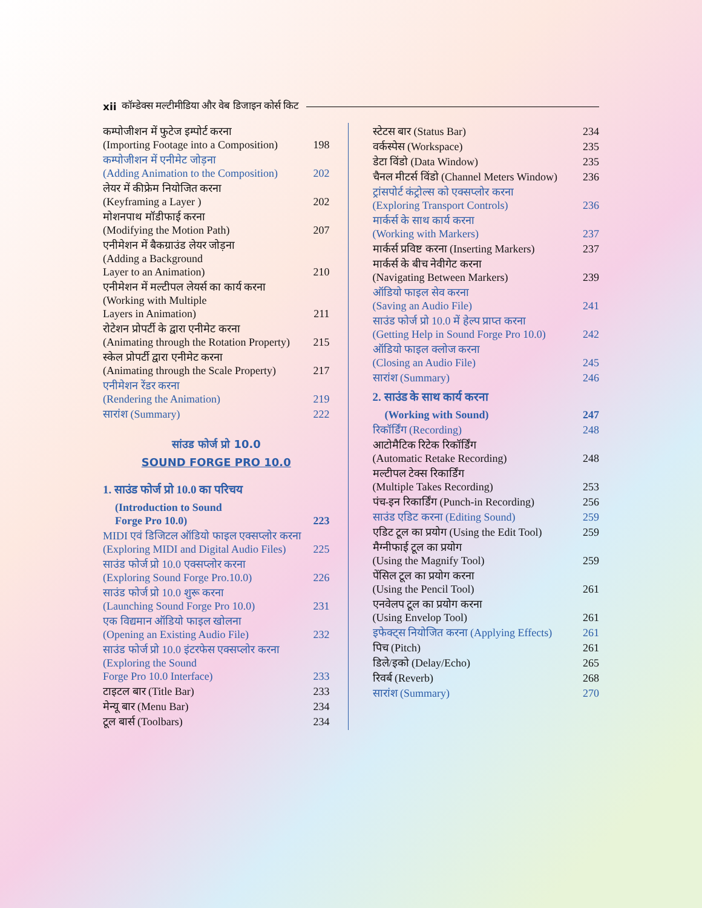xii कॉम्डेक्स मल्टीमीडिया और वेब डिजाइन कोर्स किट
कम्पोजीशन में फुटेज इम्पोर्ट करना
(Importing Footage into a Composition) 198
कम्पोजीशन में एनीमेट जोड़ना
(Adding Animation to the Composition) 202
लेयर में कीफ्रेम नियोजित करना
(Keyframing a Layer ) 202
मोशनपाथ मॉडीफाई करना
(Modifying the Motion Path) 207
एनीमेशन में बैकग्राउंड लेयर जोड़ना
(Adding a Background
Layer to an Animation) 210
एनीमेशन में मल्टीपल लेयर्स का कार्य करना
(Working with Multiple
Layers in Animation) 211
रोटेशन प्रोपर्टी के द्वारा एनीमेट करना
(Animating through the Rotation Property) 215
स्केल प्रोपर्टी द्वारा एनीमेट करना
(Animating through the Scale Property) 217
एनीमेशन रेंडर करना
(Rendering the Animation) 219
सारांश (Summary) 222
सांउड फोर्ज प्रो 10.0
SOUND FORGE PRO 10.0
1. साउंड फोर्ज प्रो 10.0 का परिचय
(Introduction to Sound
Forge Pro 10.0) 223
MIDI एवं डिजिटल ऑडियो फाइल एक्सप्लोर करना
(Exploring MIDI and Digital Audio Files) 225
साउंड फोर्ज प्रो 10.0 एक्सप्लोर करना
(Exploring Sound Forge Pro.10.0) 226
साउंड फोर्ज प्रो 10.0 शुरू करना
(Launching Sound Forge Pro 10.0) 231
एक विद्यमान ऑडियो फाइल खोलना
(Opening an Existing Audio File) 232
साउंड फोर्ज प्रो 10.0 इंटरफेस एक्सप्लोर करना
(Exploring the Sound
Forge Pro 10.0 Interface) 233
टाइटल बार (Title Bar) 233
मेन्यू बार (Menu Bar) 234
टूल बार्स (Toolbars) 234
स्टेटस बार (Status Bar) 234
वर्कस्पेस (Workspace) 235
डेटा विंडो (Data Window) 235
चैनल मीटर्स विंडो (Channel Meters Window) 236
ट्रांसपोर्ट कंट्रोल्स को एक्सप्लोर करना
(Exploring Transport Controls) 236
मार्कर्स के साथ कार्य करना
(Working with Markers) 237
मार्कर्स प्रविष्ट करना (Inserting Markers) 237
मार्कर्स के बीच नेवीगेट करना
(Navigating Between Markers) 239
ऑडियो फाइल सेव करना
(Saving an Audio File) 241
साउंड फोर्ज प्रो 10.0 में हेल्प प्राप्त करना
(Getting Help in Sound Forge Pro 10.0) 242
ऑडियो फाइल क्लोज करना
(Closing an Audio File) 245
सारांश (Summary) 246
2. साउंड के साथ कार्य करना
(Working with Sound) 247
रिकॉर्डिंग (Recording) 248
आटोमैटिक रिटेक रिकॉर्डिंग
(Automatic Retake Recording) 248
मल्टीपल टेक्स रिकार्डिंग
(Multiple Takes Recording) 253
पंच-इन रिकार्डिंग (Punch-in Recording) 256
साउंड एडिट करना (Editing Sound) 259
एडिट टूल का प्रयोग (Using the Edit Tool) 259
मैग्नीफाई टूल का प्रयोग
(Using the Magnify Tool) 259
पेंसिल टूल का प्रयोग करना
(Using the Pencil Tool) 261
एनवेलप टूल का प्रयोग करना
(Using Envelop Tool) 261
इफेक्ट्स नियोजित करना (Applying Effects) 261
पिच (Pitch) 261
डिले/इको (Delay/Echo) 265
रिवर्ब (Reverb) 268
सारांश (Summary) 270